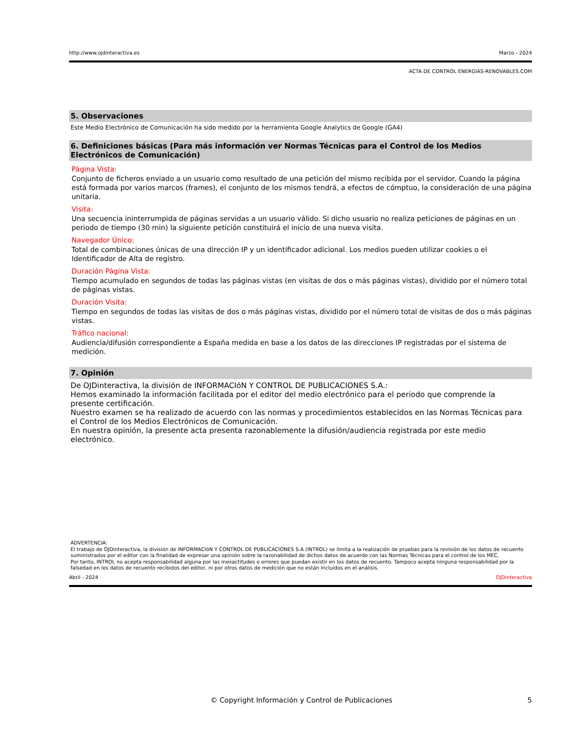http://www.ojdinteractiva.es Marzo - 2024
ACTA DE CONTROL ENERGIAS-RENOVABLES.COM
5. Observaciones
Este Medio Electrónico de Comunicación ha sido medido por la herramienta Google Analytics de Google (GA4)
6. Definiciones básicas (Para más información ver Normas Técnicas para el Control de los Medios Electrónicos de Comunicación)
Página Vista:
Conjunto de ficheros enviado a un usuario como resultado de una petición del mismo recibida por el servidor. Cuando la página está formada por varios marcos (frames), el conjunto de los mismos tendrá, a efectos de cómptuo, la consideración de una página unitaria.
Visita:
Una secuencia ininterrumpida de páginas servidas a un usuario válido. Si dicho usuario no realiza peticiones de páginas en un periodo de tiempo (30 min) la siguiente petición constituirá el inicio de una nueva visita.
Navegador Único:
Total de combinaciones únicas de una dirección IP y un identificador adicional. Los medios pueden utilizar cookies o el Identificador de Alta de registro.
Duración Página Vista:
Tiempo acumulado en segundos de todas las páginas vistas (en visitas de dos o más páginas vistas), dividido por el número total de páginas vistas.
Duración Visita:
Tiempo en segundos de todas las visitas de dos o más páginas vistas, dividido por el número total de visitas de dos o más páginas vistas.
Tráfico nacional:
Audiencia/difusión correspondiente a España medida en base a los datos de las direcciones IP registradas por el sistema de medición.
7. Opinión
De OJDinteractiva, la división de INFORMACIóN Y CONTROL DE PUBLICACIONES S.A.:
Hemos examinado la información facilitada por el editor del medio electrónico para el periodo que comprende la presente certificación.
Nuestro examen se ha realizado de acuerdo con las normas y procedimientos establecidos en las Normas Técnicas para el Control de los Medios Electrónicos de Comunicación.
En nuestra opinión, la presente acta presenta razonablemente la difusión/audiencia registrada por este medio electrónico.
ADVERTENCIA:
El trabajo de OJDinteractiva, la división de INFORMACIóN Y CONTROL DE PUBLICACIONES S.A (INTROL) se limita a la realización de pruebas para la revisión de los datos de recuento suministrados por el editor con la finalidad de expresar una opinión sobre la razonabilidad de dichos datos de acuerdo con las Normas Técnicas para el control de los MEC.
Por tanto, INTROL no acepta responsabilidad alguna por las inexactitudes o errores que puedan existir en los datos de recuento. Tampoco acepta ninguna responsabilidad por la falsedad en los datos de recuento recibidos del editor, ni por otros datos de medición que no están incluidos en el análisis.
Abril - 2024 OJDinteractiva
© Copyright Información y Control de Publicaciones 5